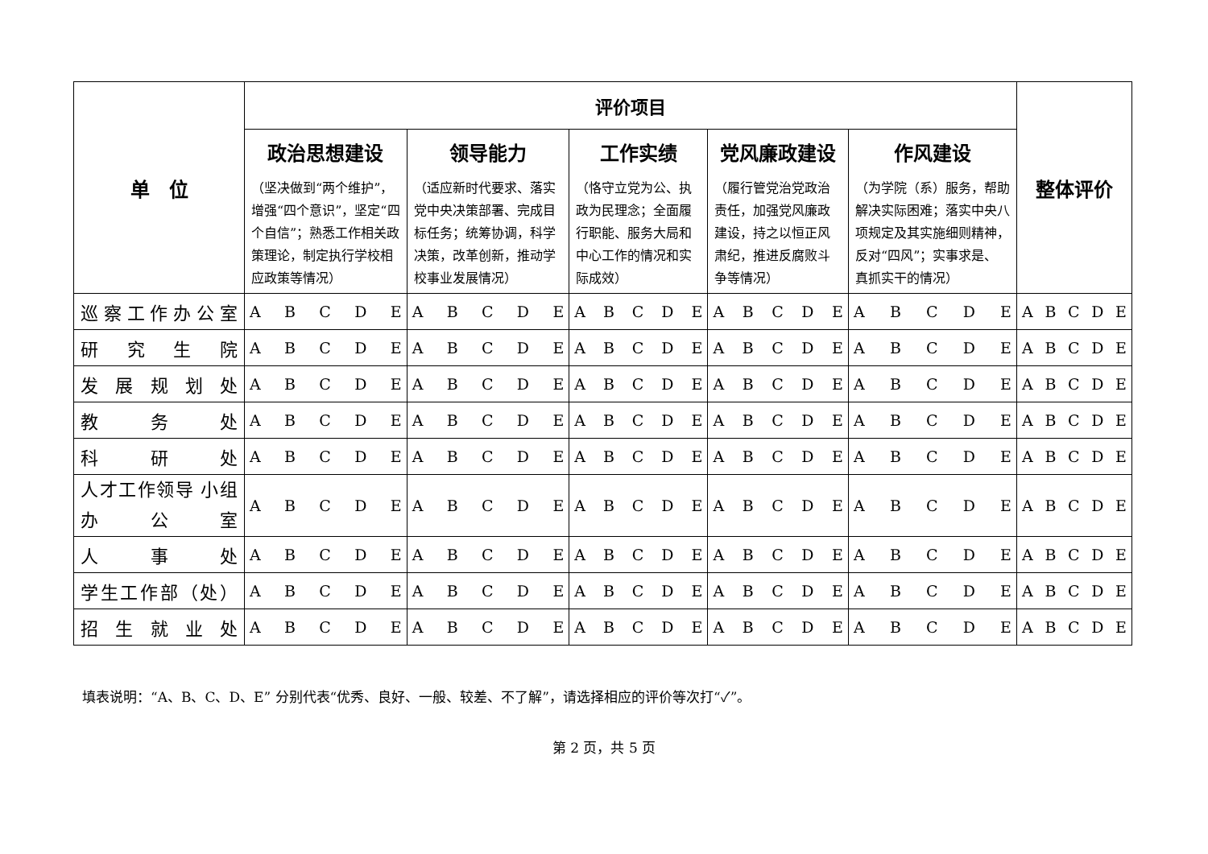| 单 位 | 评价项目 | | | | | 整体评价 |
| --- | --- | --- | --- | --- | --- | --- |
| | 政治思想建设 （坚决做到“两个维护”，增强“四个意识”，坚定“四个自信”；熟悉工作相关政策理论，制定执行学校相应政策等情况） | 领导能力 （适应新时代要求、落实党中央决策部署、完成目标任务；统筹协调，科学决策，改革创新，推动学校事业发展情况） | 工作实绩 （恪守立党为公、执政为民理念；全面履行职能、服务大局和中心工作的情况和实际成效） | 党风廉政建设 （履行管党治党政治责任，加强党风廉政建设，持之以恒正风肃纪，推进反腐败斗争等情况） | 作风建设 （为学院（系）服务，帮助解决实际困难；落实中央八项规定及其实施细则精神，反对“四风”；实事求是、真抓实干的情况） | |
| 巡察工作办公室 | A B C D E | A B C D E | A B C D E | A B C D E | A B C D E | A B C D E |
| 研究生院 | A B C D E | A B C D E | A B C D E | A B C D E | A B C D E | A B C D E |
| 发展规划处 | A B C D E | A B C D E | A B C D E | A B C D E | A B C D E | A B C D E |
| 教务处 | A B C D E | A B C D E | A B C D E | A B C D E | A B C D E | A B C D E |
| 科研处 | A B C D E | A B C D E | A B C D E | A B C D E | A B C D E | A B C D E |
| 人才工作领导 小组办公室 | A B C D E | A B C D E | A B C D E | A B C D E | A B C D E | A B C D E |
| 人事处 | A B C D E | A B C D E | A B C D E | A B C D E | A B C D E | A B C D E |
| 学生工作部（处） | A B C D E | A B C D E | A B C D E | A B C D E | A B C D E | A B C D E |
| 招生就业处 | A B C D E | A B C D E | A B C D E | A B C D E | A B C D E | A B C D E |
填表说明：“A、B、C、D、E” 分别代表“优秀、良好、一般、较差、不了解”，请选择相应的评价等次打“✓”。
第 2 页，共 5 页